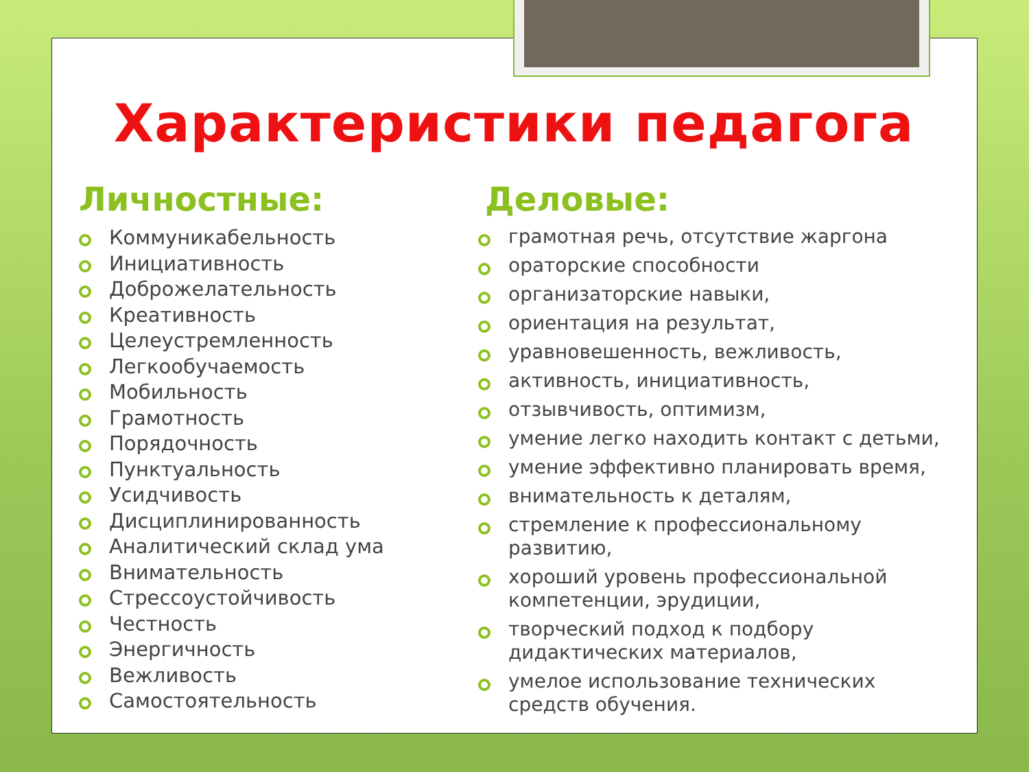Характеристики педагога
Личностные:
Коммуникабельность
Инициативность
Доброжелательность
Креативность
Целеустремленность
Легкообучаемость
Мобильность
Грамотность
Порядочность
Пунктуальность
Усидчивость
Дисциплинированность
Аналитический склад ума
Внимательность
Стрессоустойчивость
Честность
Энергичность
Вежливость
Самостоятельность
Деловые:
грамотная речь, отсутствие жаргона
ораторские способности
организаторские навыки,
ориентация на результат,
уравновешенность, вежливость,
активность, инициативность,
отзывчивость, оптимизм,
умение легко находить контакт с детьми,
умение эффективно планировать время,
внимательность к деталям,
стремление к профессиональному развитию,
хороший уровень профессиональной компетенции, эрудиции,
творческий подход к подбору дидактических материалов,
умелое использование технических средств обучения.